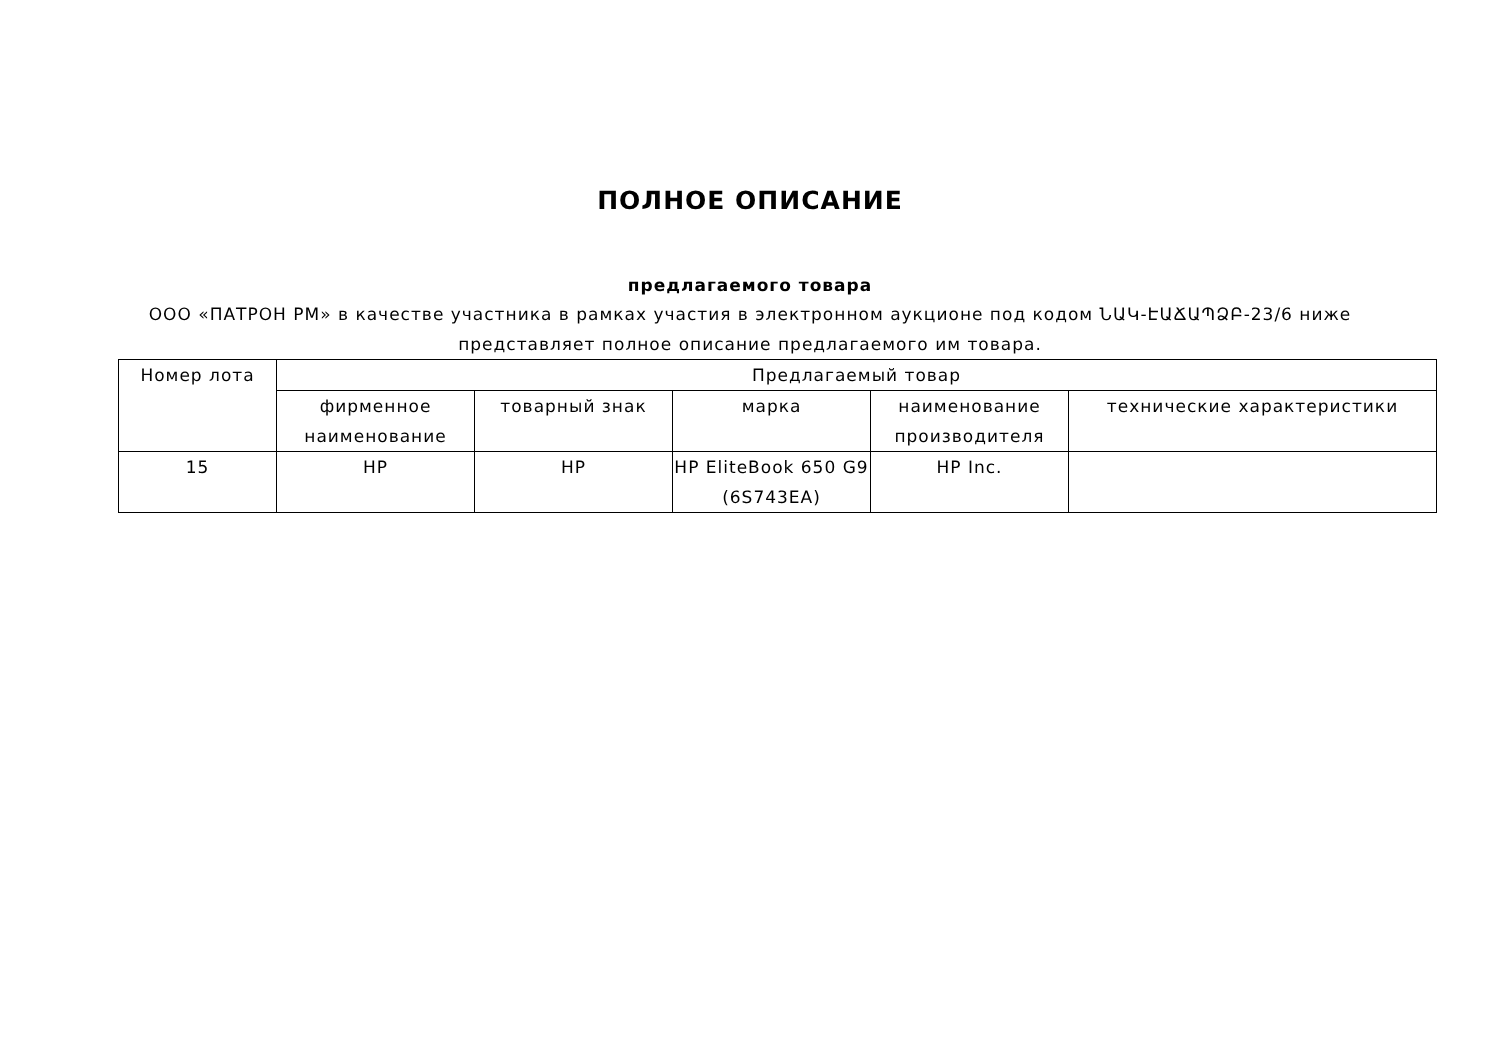ПОЛНОЕ ОПИСАНИЕ
предлагаемого товара
ООО «ПАТРОН РМ» в качестве участника в рамках участия в электронном аукционе под кодом ՆԱԿ-ԷԱՃԱՊՁԲ-23/6 ниже представляет полное описание предлагаемого им товара.
| Номер лота | Предлагаемый товар | | | | |
| --- | --- | --- | --- | --- | --- |
| | фирменное наименование | товарный знак | марка | наименование производителя | технические характеристики |
| 15 | HP | HP | HP EliteBook 650 G9 (6S743EA) | HP Inc. | |